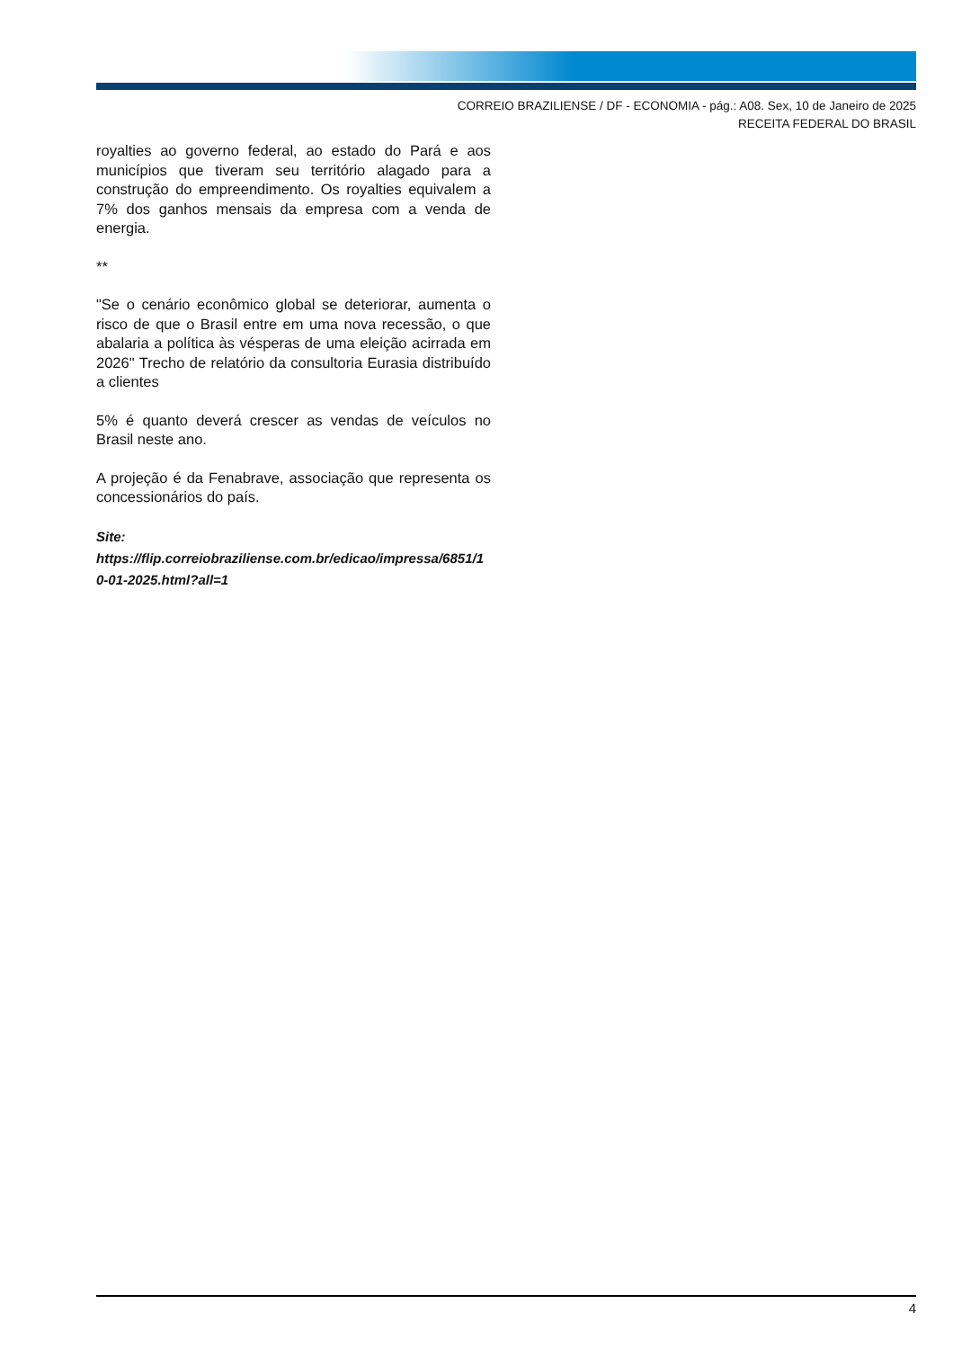CORREIO BRAZILIENSE / DF - ECONOMIA - pág.: A08. Sex, 10 de Janeiro de 2025
RECEITA FEDERAL DO BRASIL
royalties ao governo federal, ao estado do Pará e aos municípios que tiveram seu território alagado para a construção do empreendimento. Os royalties equivalem a 7% dos ganhos mensais da empresa com a venda de energia.
**
"Se o cenário econômico global se deteriorar, aumenta o risco de que o Brasil entre em uma nova recessão, o que abalaria a política às vésperas de uma eleição acirrada em 2026" Trecho de relatório da consultoria Eurasia distribuído a clientes
5% é quanto deverá crescer as vendas de veículos no Brasil neste ano.
A projeção é da Fenabrave, associação que representa os concessionários do país.
Site:
https://flip.correiobraziliense.com.br/edicao/impressa/6851/10-01-2025.html?all=1
4